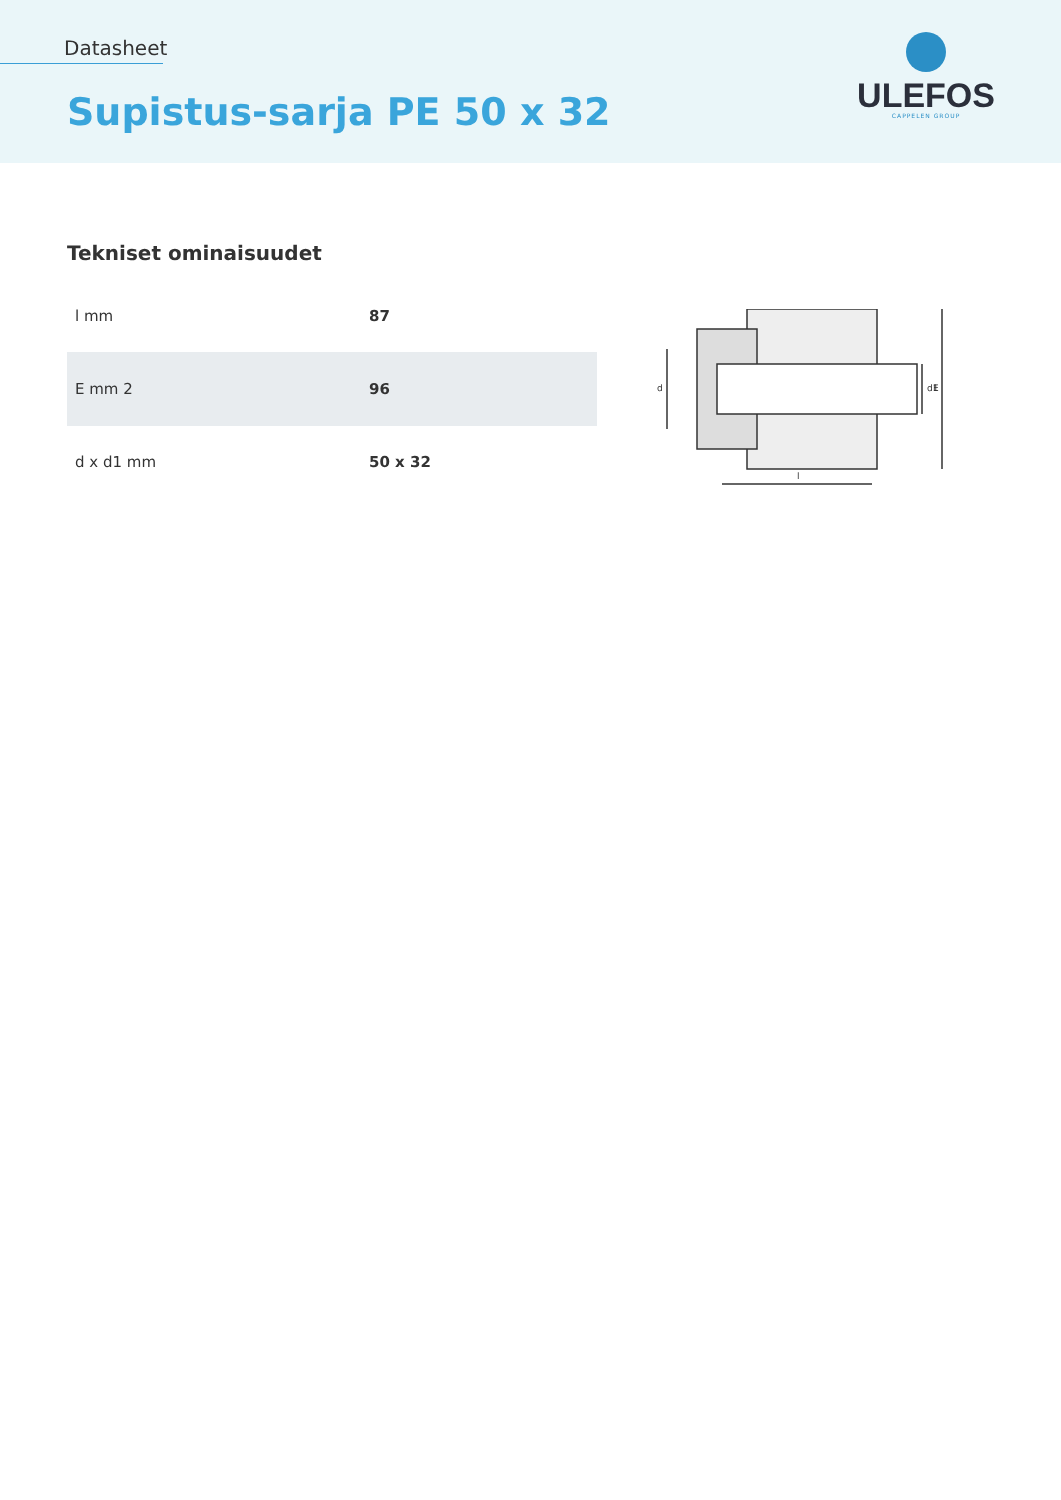Datasheet
Supistus-sarja PE 50 x 32
ULEFOS
CAPPELEN GROUP
Tekniset ominaisuudet
| l mm | 87 |
| E mm 2 | 96 |
| d x d1 mm | 50 x 32 |
d
d1
E
l